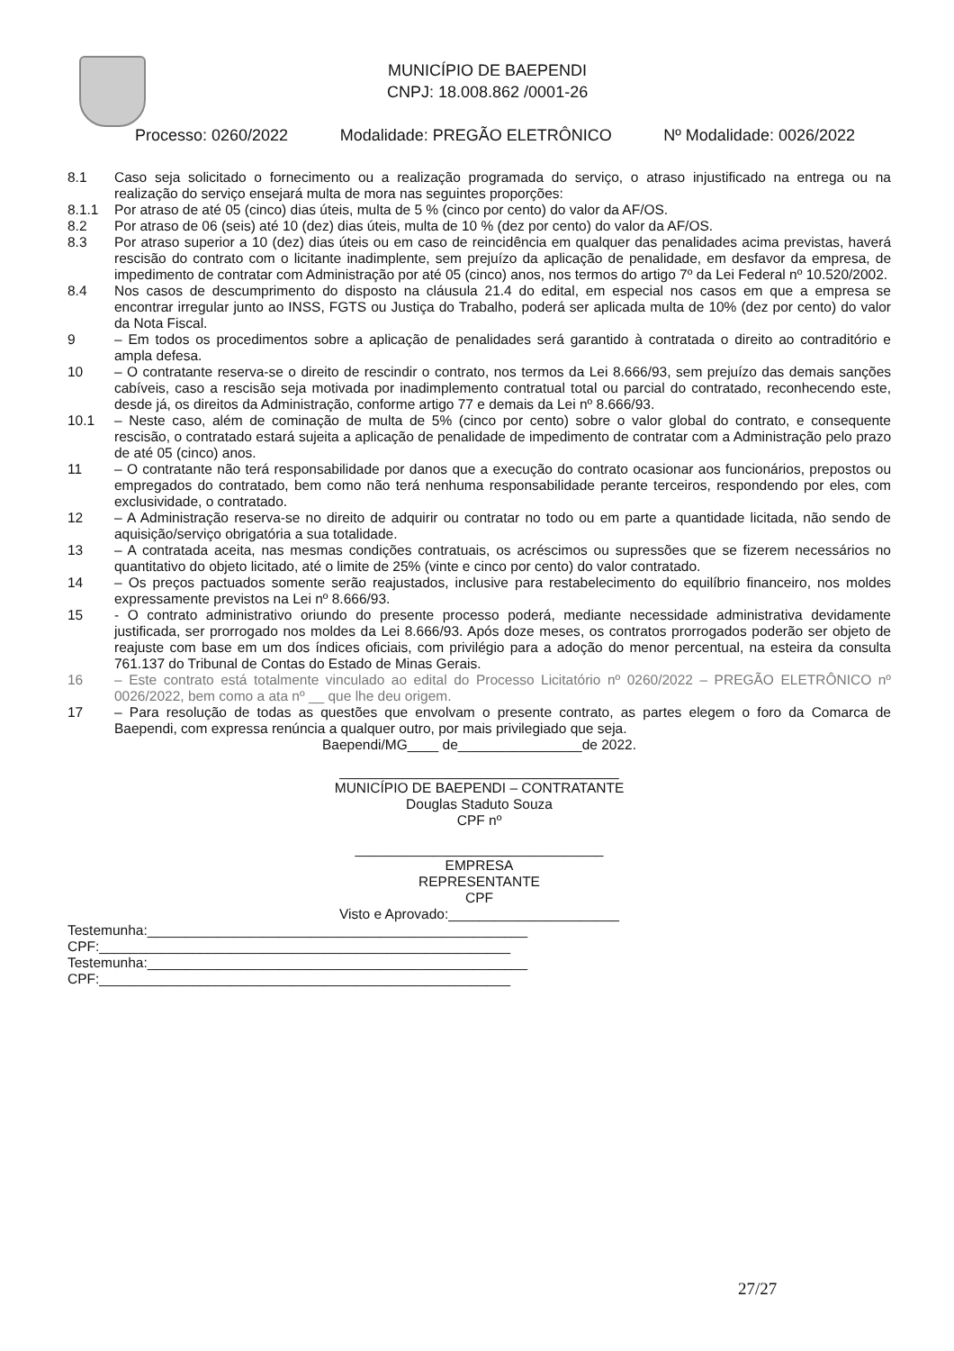MUNICÍPIO DE BAEPENDI
CNPJ: 18.008.862 /0001-26
Processo: 0260/2022 Modalidade: PREGÃO ELETRÔNICO Nº Modalidade: 0026/2022
8.1 Caso seja solicitado o fornecimento ou a realização programada do serviço, o atraso injustificado na entrega ou na realização do serviço ensejará multa de mora nas seguintes proporções:
8.1.1 Por atraso de até 05 (cinco) dias úteis, multa de 5 % (cinco por cento) do valor da AF/OS.
8.2 Por atraso de 06 (seis) até 10 (dez) dias úteis, multa de 10 % (dez por cento) do valor da AF/OS.
8.3 Por atraso superior a 10 (dez) dias úteis ou em caso de reincidência em qualquer das penalidades acima previstas, haverá rescisão do contrato com o licitante inadimplente, sem prejuízo da aplicação de penalidade, em desfavor da empresa, de impedimento de contratar com Administração por até 05 (cinco) anos, nos termos do artigo 7º da Lei Federal nº 10.520/2002.
8.4 Nos casos de descumprimento do disposto na cláusula 21.4 do edital, em especial nos casos em que a empresa se encontrar irregular junto ao INSS, FGTS ou Justiça do Trabalho, poderá ser aplicada multa de 10% (dez por cento) do valor da Nota Fiscal.
9 – Em todos os procedimentos sobre a aplicação de penalidades será garantido à contratada o direito ao contraditório e ampla defesa.
10 – O contratante reserva-se o direito de rescindir o contrato, nos termos da Lei 8.666/93, sem prejuízo das demais sanções cabíveis, caso a rescisão seja motivada por inadimplemento contratual total ou parcial do contratado, reconhecendo este, desde já, os direitos da Administração, conforme artigo 77 e demais da Lei nº 8.666/93.
10.1 – Neste caso, além de cominação de multa de 5% (cinco por cento) sobre o valor global do contrato, e consequente rescisão, o contratado estará sujeita a aplicação de penalidade de impedimento de contratar com a Administração pelo prazo de até 05 (cinco) anos.
11 – O contratante não terá responsabilidade por danos que a execução do contrato ocasionar aos funcionários, prepostos ou empregados do contratado, bem como não terá nenhuma responsabilidade perante terceiros, respondendo por eles, com exclusividade, o contratado.
12 – A Administração reserva-se no direito de adquirir ou contratar no todo ou em parte a quantidade licitada, não sendo de aquisição/serviço obrigatória a sua totalidade.
13 – A contratada aceita, nas mesmas condições contratuais, os acréscimos ou supressões que se fizerem necessários no quantitativo do objeto licitado, até o limite de 25% (vinte e cinco por cento) do valor contratado.
14 – Os preços pactuados somente serão reajustados, inclusive para restabelecimento do equilíbrio financeiro, nos moldes expressamente previstos na Lei nº 8.666/93.
15 - O contrato administrativo oriundo do presente processo poderá, mediante necessidade administrativa devidamente justificada, ser prorrogado nos moldes da Lei 8.666/93. Após doze meses, os contratos prorrogados poderão ser objeto de reajuste com base em um dos índices oficiais, com privilégio para a adoção do menor percentual, na esteira da consulta 761.137 do Tribunal de Contas do Estado de Minas Gerais.
16 – Este contrato está totalmente vinculado ao edital do Processo Licitatório nº 0260/2022 – PREGÃO ELETRÔNICO nº 0026/2022, bem como a ata nº __ que lhe deu origem.
17 – Para resolução de todas as questões que envolvam o presente contrato, as partes elegem o foro da Comarca de Baependi, com expressa renúncia a qualquer outro, por mais privilegiado que seja.
Baependi/MG____ de________________de 2022.
____________________________________
MUNICÍPIO DE BAEPENDI – CONTRATANTE
Douglas Staduto Souza
CPF nº
________________________________
EMPRESA
REPRESENTANTE
CPF
Visto e Aprovado:______________________
Testemunha:_________________________________________________
CPF:_____________________________________________________
Testemunha:_________________________________________________
CPF:_____________________________________________________
27/27